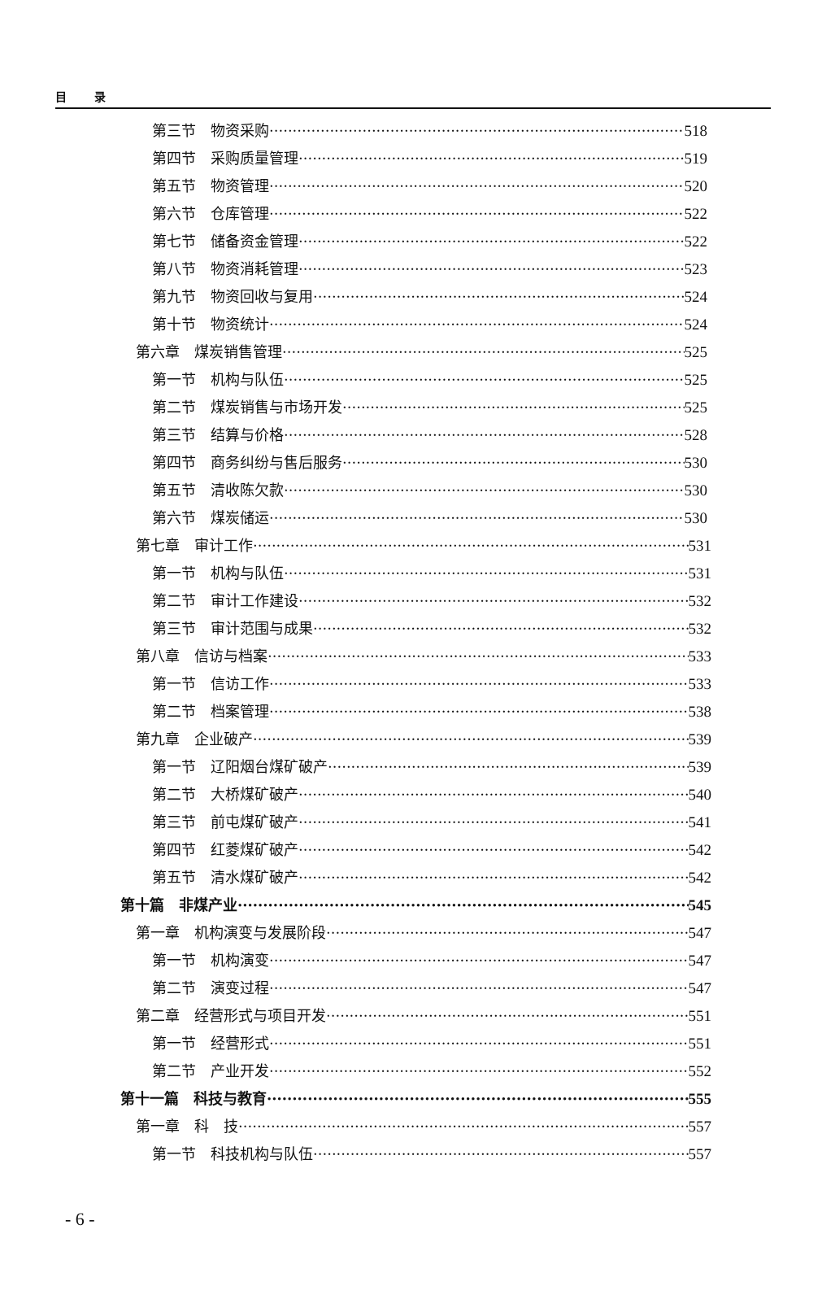目 录
第三节　物资采购 518
第四节　采购质量管理 519
第五节　物资管理 520
第六节　仓库管理 522
第七节　储备资金管理 522
第八节　物资消耗管理 523
第九节　物资回收与复用 524
第十节　物资统计 524
第六章　煤炭销售管理 525
第一节　机构与队伍 525
第二节　煤炭销售与市场开发 525
第三节　结算与价格 528
第四节　商务纠纷与售后服务 530
第五节　清收陈欠款 530
第六节　煤炭储运 530
第七章　审计工作 531
第一节　机构与队伍 531
第二节　审计工作建设 532
第三节　审计范围与成果 532
第八章　信访与档案 533
第一节　信访工作 533
第二节　档案管理 538
第九章　企业破产 539
第一节　辽阳烟台煤矿破产 539
第二节　大桥煤矿破产 540
第三节　前屯煤矿破产 541
第四节　红菱煤矿破产 542
第五节　清水煤矿破产 542
第十篇　非煤产业 545
第一章　机构演变与发展阶段 547
第一节　机构演变 547
第二节　演变过程 547
第二章　经营形式与项目开发 551
第一节　经营形式 551
第二节　产业开发 552
第十一篇　科技与教育 555
第一章　科　技 557
第一节　科技机构与队伍 557
- 6 -